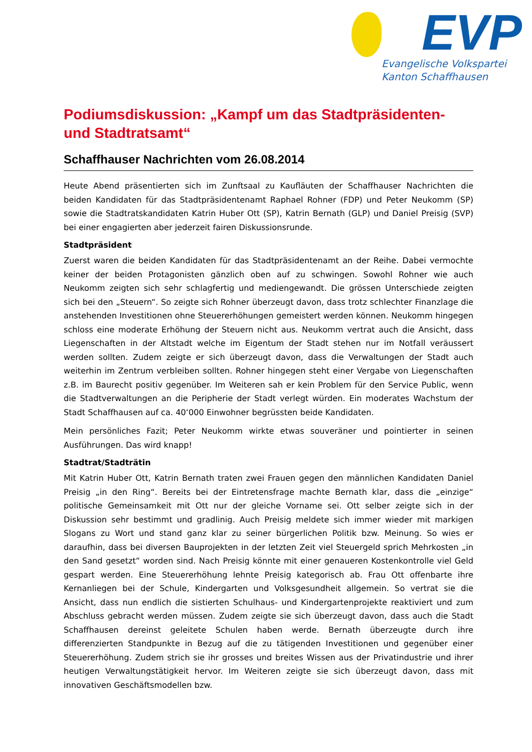EVP
Evangelische Volkspartei
Kanton Schaffhausen
Podiumsdiskussion: „Kampf um das Stadtpräsidenten- und Stadtratsamt“
Schaffhauser Nachrichten vom 26.08.2014
Heute Abend präsentierten sich im Zunftsaal zu Kaufläuten der Schaffhauser Nachrichten die beiden Kandidaten für das Stadtpräsidentenamt Raphael Rohner (FDP) und Peter Neukomm (SP) sowie die Stadtratskandidaten Katrin Huber Ott (SP), Katrin Bernath (GLP) und Daniel Preisig (SVP) bei einer engagierten aber jederzeit fairen Diskussionsrunde.
Stadtpräsident
Zuerst waren die beiden Kandidaten für das Stadtpräsidentenamt an der Reihe. Dabei vermochte keiner der beiden Protagonisten gänzlich oben auf zu schwingen. Sowohl Rohner wie auch Neukomm zeigten sich sehr schlagfertig und mediengewandt. Die grössen Unterschiede zeigten sich bei den „Steuern“. So zeigte sich Rohner überzeugt davon, dass trotz schlechter Finanzlage die anstehenden Investitionen ohne Steuererhöhungen gemeistert werden können. Neukomm hingegen schloss eine moderate Erhöhung der Steuern nicht aus. Neukomm vertrat auch die Ansicht, dass Liegenschaften in der Altstadt welche im Eigentum der Stadt stehen nur im Notfall veräussert werden sollten. Zudem zeigte er sich überzeugt davon, dass die Verwaltungen der Stadt auch weiterhin im Zentrum verbleiben sollten. Rohner hingegen steht einer Vergabe von Liegenschaften z.B. im Baurecht positiv gegenüber. Im Weiteren sah er kein Problem für den Service Public, wenn die Stadtverwaltungen an die Peripherie der Stadt verlegt würden. Ein moderates Wachstum der Stadt Schaffhausen auf ca. 40‘000 Einwohner begrüssten beide Kandidaten.
Mein persönliches Fazit; Peter Neukomm wirkte etwas souveräner und pointierter in seinen Ausführungen. Das wird knapp!
Stadtrat/Stadträtin
Mit Katrin Huber Ott, Katrin Bernath traten zwei Frauen gegen den männlichen Kandidaten Daniel Preisig „in den Ring“. Bereits bei der Eintretensfrage machte Bernath klar, dass die „einzige“ politische Gemeinsamkeit mit Ott nur der gleiche Vorname sei. Ott selber zeigte sich in der Diskussion sehr bestimmt und gradlinig. Auch Preisig meldete sich immer wieder mit markigen Slogans zu Wort und stand ganz klar zu seiner bürgerlichen Politik bzw. Meinung. So wies er daraufhin, dass bei diversen Bauprojekten in der letzten Zeit viel Steuergeld sprich Mehrkosten „in den Sand gesetzt“ worden sind. Nach Preisig könnte mit einer genaueren Kostenkontrolle viel Geld gespart werden. Eine Steuererhöhung lehnte Preisig kategorisch ab. Frau Ott offenbarte ihre Kernanliegen bei der Schule, Kindergarten und Volksgesundheit allgemein. So vertrat sie die Ansicht, dass nun endlich die sistierten Schulhaus- und Kindergartenprojekte reaktiviert und zum Abschluss gebracht werden müssen. Zudem zeigte sie sich überzeugt davon, dass auch die Stadt Schaffhausen dereinst geleitete Schulen haben werde. Bernath überzeugte durch ihre differenzierten Standpunkte in Bezug auf die zu tätigenden Investitionen und gegenüber einer Steuererhöhung. Zudem strich sie ihr grosses und breites Wissen aus der Privatindustrie und ihrer heutigen Verwaltungstätigkeit hervor. Im Weiteren zeigte sie sich überzeugt davon, dass mit innovativen Geschäftsmodellen bzw.